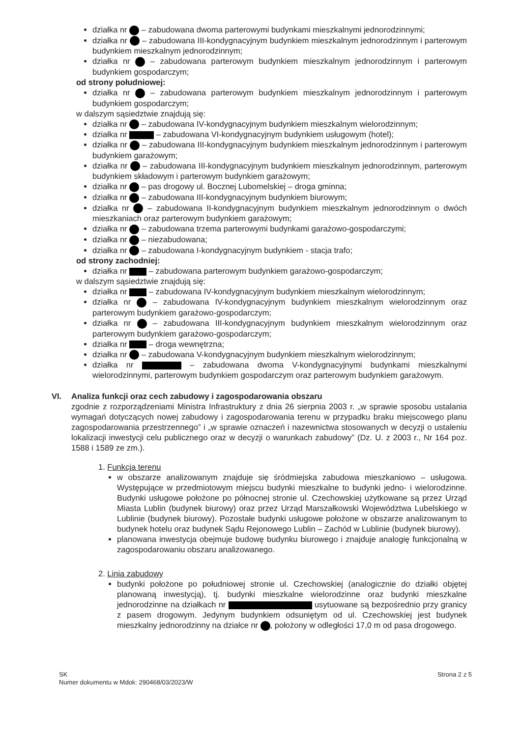działka nr – zabudowana dwoma parterowymi budynkami mieszkalnymi jednorodzinnymi;
działka nr – zabudowana III-kondygnacyjnym budynkiem mieszkalnym jednorodzinnym i parterowym budynkiem mieszkalnym jednorodzinnym;
działka nr – zabudowana parterowym budynkiem mieszkalnym jednorodzinnym i parterowym budynkiem gospodarczym;
od strony południowej:
działka nr – zabudowana parterowym budynkiem mieszkalnym jednorodzinnym i parterowym budynkiem gospodarczym;
w dalszym sąsiedztwie znajdują się:
działka nr – zabudowana IV-kondygnacyjnym budynkiem mieszkalnym wielorodzinnym;
działka nr – zabudowana VI-kondygnacyjnym budynkiem usługowym (hotel);
działka nr – zabudowana III-kondygnacyjnym budynkiem mieszkalnym jednorodzinnym i parterowym budynkiem garażowym;
działka nr – zabudowana III-kondygnacyjnym budynkiem mieszkalnym jednorodzinnym, parterowym budynkiem składowym i parterowym budynkiem garażowym;
działka nr – pas drogowy ul. Bocznej Lubomelskiej – droga gminna;
działka nr – zabudowana III-kondygnacyjnym budynkiem biurowym;
działka nr – zabudowana II-kondygnacyjnym budynkiem mieszkalnym jednorodzinnym o dwóch mieszkaniach oraz parterowym budynkiem garażowym;
działka nr – zabudowana trzema parterowymi budynkami garażowo-gospodarczymi;
działka nr – niezabudowana;
działka nr – zabudowana I-kondygnacyjnym budynkiem - stacja trafo;
od strony zachodniej:
działka nr – zabudowana parterowym budynkiem garażowo-gospodarczym;
w dalszym sąsiedztwie znajdują się:
działka nr – zabudowana IV-kondygnacyjnym budynkiem mieszkalnym wielorodzinnym;
działka nr – zabudowana IV-kondygnacyjnym budynkiem mieszkalnym wielorodzinnym oraz parterowym budynkiem garażowo-gospodarczym;
działka nr – zabudowana III-kondygnacyjnym budynkiem mieszkalnym wielorodzinnym oraz parterowym budynkiem garażowo-gospodarczym;
działka nr – droga wewnętrzna;
działka nr – zabudowana V-kondygnacyjnym budynkiem mieszkalnym wielorodzinnym;
działka nr – zabudowana dwoma V-kondygnacyjnymi budynkami mieszkalnymi wielorodzinnymi, parterowym budynkiem gospodarczym oraz parterowym budynkiem garażowym.
VI. Analiza funkcji oraz cech zabudowy i zagospodarowania obszaru
zgodnie z rozporządzeniami Ministra Infrastruktury z dnia 26 sierpnia 2003 r. „w sprawie sposobu ustalania wymagań dotyczących nowej zabudowy i zagospodarowania terenu w przypadku braku miejscowego planu zagospodarowania przestrzennego” i „w sprawie oznaczeń i nazewnictwa stosowanych w decyzji o ustaleniu lokalizacji inwestycji celu publicznego oraz w decyzji o warunkach zabudowy” (Dz. U. z 2003 r., Nr 164 poz. 1588 i 1589 ze zm.).
1. Funkcja terenu
w obszarze analizowanym znajduje się śródmiejska zabudowa mieszkaniowo – usługowa. Występujące w przedmiotowym miejscu budynki mieszkalne to budynki jedno- i wielorodzinne. Budynki usługowe położone po północnej stronie ul. Czechowskiej użytkowane są przez Urząd Miasta Lublin (budynek biurowy) oraz przez Urząd Marszałkowski Województwa Lubelskiego w Lublinie (budynek biurowy). Pozostałe budynki usługowe położone w obszarze analizowanym to budynek hotelu oraz budynek Sądu Rejonowego Lublin – Zachód w Lublinie (budynek biurowy).
planowana inwestycja obejmuje budowę budynku biurowego i znajduje analogię funkcjonalną w zagospodarowaniu obszaru analizowanego.
2. Linia zabudowy
budynki położone po południowej stronie ul. Czechowskiej (analogicznie do działki objętej planowaną inwestycją), tj. budynki mieszkalne wielorodzinne oraz budynki mieszkalne jednorodzinne na działkach nr usytuowane są bezpośrednio przy granicy z pasem drogowym. Jedynym budynkiem odsuniętym od ul. Czechowskiej jest budynek mieszkalny jednorodzinny na działce nr , położony w odległości 17,0 m od pasa drogowego.
SK
Numer dokumentu w Mdok: 290468/03/2023/W
Strona 2 z 5